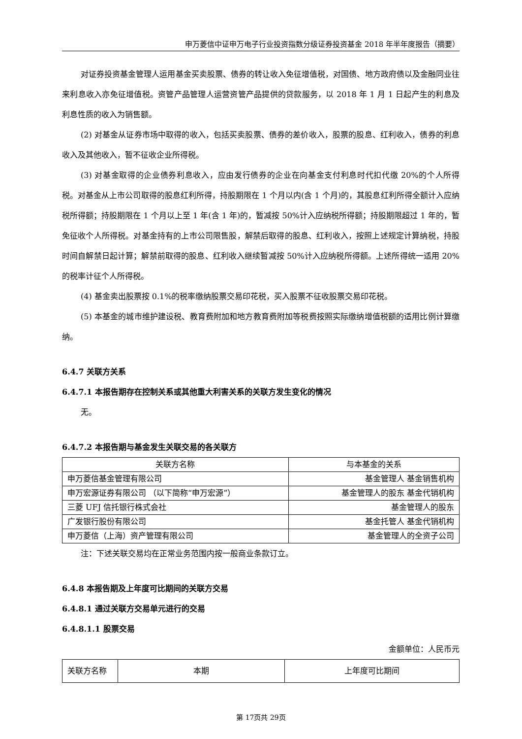申万菱信中证申万电子行业投资指数分级证券投资基金 2018 年半年度报告（摘要）
对证券投资基金管理人运用基金买卖股票、债券的转让收入免征增值税，对国债、地方政府债以及金融同业往来利息收入亦免征增值税。资管产品管理人运营资管产品提供的贷款服务，以 2018 年 1 月 1 日起产生的利息及利息性质的收入为销售额。
(2) 对基金从证券市场中取得的收入，包括买卖股票、债券的差价收入，股票的股息、红利收入，债券的利息收入及其他收入，暂不征收企业所得税。
(3) 对基金取得的企业债券利息收入，应由发行债券的企业在向基金支付利息时代扣代缴 20%的个人所得税。对基金从上市公司取得的股息红利所得，持股期限在 1 个月以内(含 1 个月)的，其股息红利所得全额计入应纳税所得额；持股期限在 1 个月以上至 1 年(含 1 年)的，暂减按 50%计入应纳税所得额；持股期限超过 1 年的，暂免征收个人所得税。对基金持有的上市公司限售股，解禁后取得的股息、红利收入，按照上述规定计算纳税，持股时间自解禁日起计算；解禁前取得的股息、红利收入继续暂减按 50%计入应纳税所得额。上述所得统一适用 20%的税率计征个人所得税。
(4) 基金卖出股票按 0.1%的税率缴纳股票交易印花税，买入股票不征收股票交易印花税。
(5) 本基金的城市维护建设税、教育费附加和地方教育费附加等税费按照实际缴纳增值税额的适用比例计算缴纳。
6.4.7 关联方关系
6.4.7.1 本报告期存在控制关系或其他重大利害关系的关联方发生变化的情况
无。
6.4.7.2 本报告期与基金发生关联交易的各关联方
| 关联方名称 | 与本基金的关系 |
| --- | --- |
| 申万菱信基金管理有限公司 | 基金管理人 基金销售机构 |
| 申万宏源证券有限公司 （以下简称“申万宏源”） | 基金管理人的股东 基金代销机构 |
| 三菱 UFJ 信托银行株式会社 | 基金管理人的股东 |
| 广发银行股份有限公司 | 基金托管人 基金代销机构 |
| 申万菱信（上海）资产管理有限公司 | 基金管理人的全资子公司 |
注：下述关联交易均在正常业务范围内按一般商业条款订立。
6.4.8 本报告期及上年度可比期间的关联方交易
6.4.8.1 通过关联方交易单元进行的交易
6.4.8.1.1 股票交易
金额单位：人民币元
| 关联方名称 | 本期 | 上年度可比期间 |
| --- | --- | --- |
第 17页共 29页